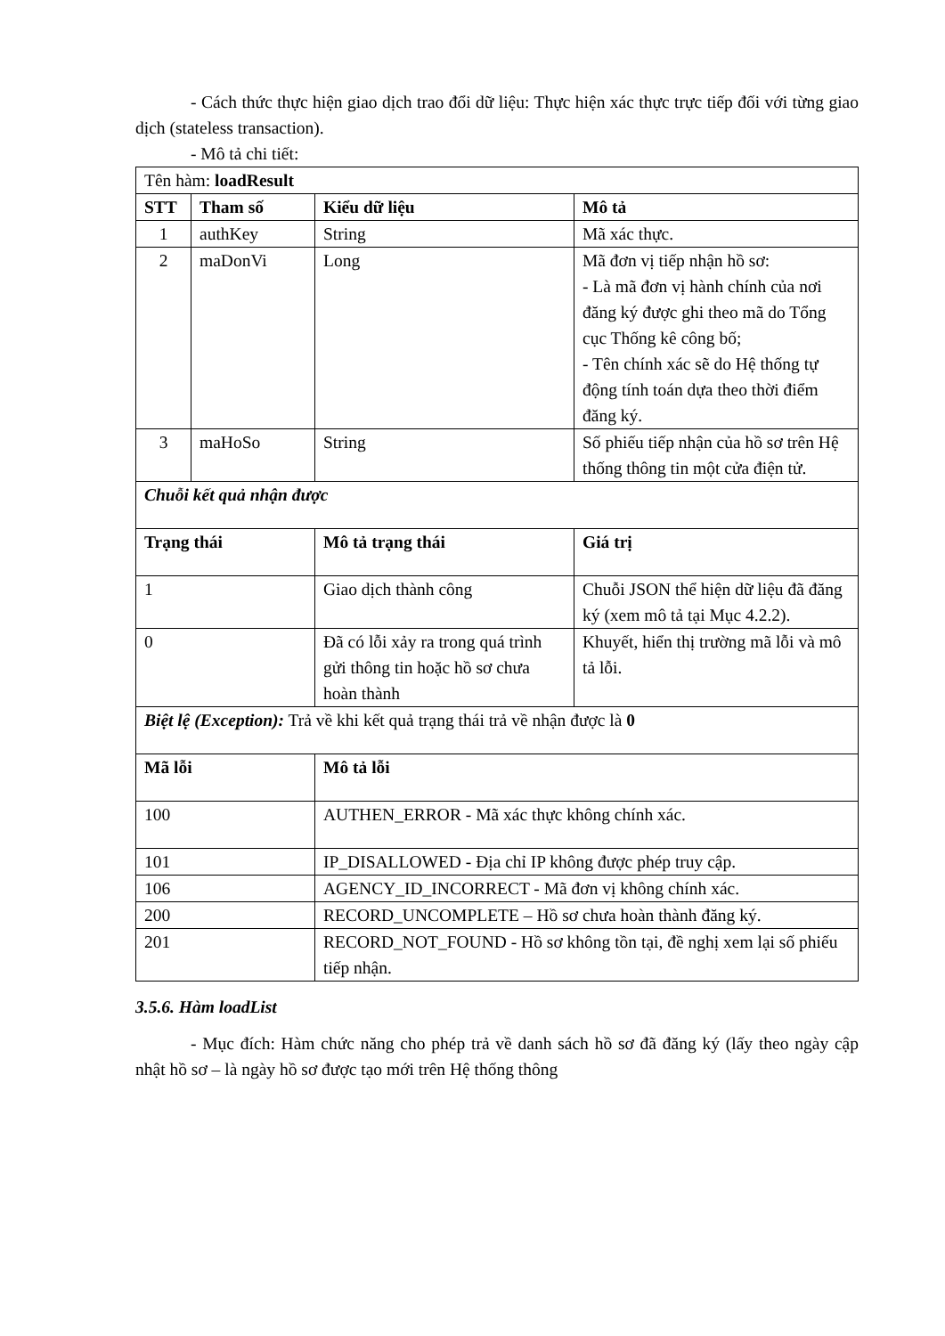- Cách thức thực hiện giao dịch trao đổi dữ liệu: Thực hiện xác thực trực tiếp đối với từng giao dịch (stateless transaction).
- Mô tả chi tiết:
| Tên hàm: loadResult | | | |
| STT | Tham số | Kiểu dữ liệu | Mô tả |
| 1 | authKey | String | Mã xác thực. |
| 2 | maDonVi | Long | Mã đơn vị tiếp nhận hồ sơ: - Là mã đơn vị hành chính của nơi đăng ký được ghi theo mã do Tổng cục Thống kê công bố; - Tên chính xác sẽ do Hệ thống tự động tính toán dựa theo thời điểm đăng ký. |
| 3 | maHoSo | String | Số phiếu tiếp nhận của hồ sơ trên Hệ thống thông tin một cửa điện tử. |
| Chuỗi kết quả nhận được | | | |
| Trạng thái | | Mô tả trạng thái | Giá trị |
| 1 | | Giao dịch thành công | Chuỗi JSON thể hiện dữ liệu đã đăng ký (xem mô tả tại Mục 4.2.2). |
| 0 | | Đã có lỗi xảy ra trong quá trình gửi thông tin hoặc hồ sơ chưa hoàn thành | Khuyết, hiển thị trường mã lỗi và mô tả lỗi. |
| Biệt lệ (Exception): Trả về khi kết quả trạng thái trả về nhận được là 0 | | | |
| Mã lỗi | | Mô tả lỗi | |
| 100 | | AUTHEN_ERROR - Mã xác thực không chính xác. | |
| 101 | | IP_DISALLOWED - Địa chỉ IP không được phép truy cập. | |
| 106 | | AGENCY_ID_INCORRECT - Mã đơn vị không chính xác. | |
| 200 | | RECORD_UNCOMPLETE – Hồ sơ chưa hoàn thành đăng ký. | |
| 201 | | RECORD_NOT_FOUND - Hồ sơ không tồn tại, đề nghị xem lại số phiếu tiếp nhận. | |
3.5.6. Hàm loadList
- Mục đích: Hàm chức năng cho phép trả về danh sách hồ sơ đã đăng ký (lấy theo ngày cập nhật hồ sơ – là ngày hồ sơ được tạo mới trên Hệ thống thông